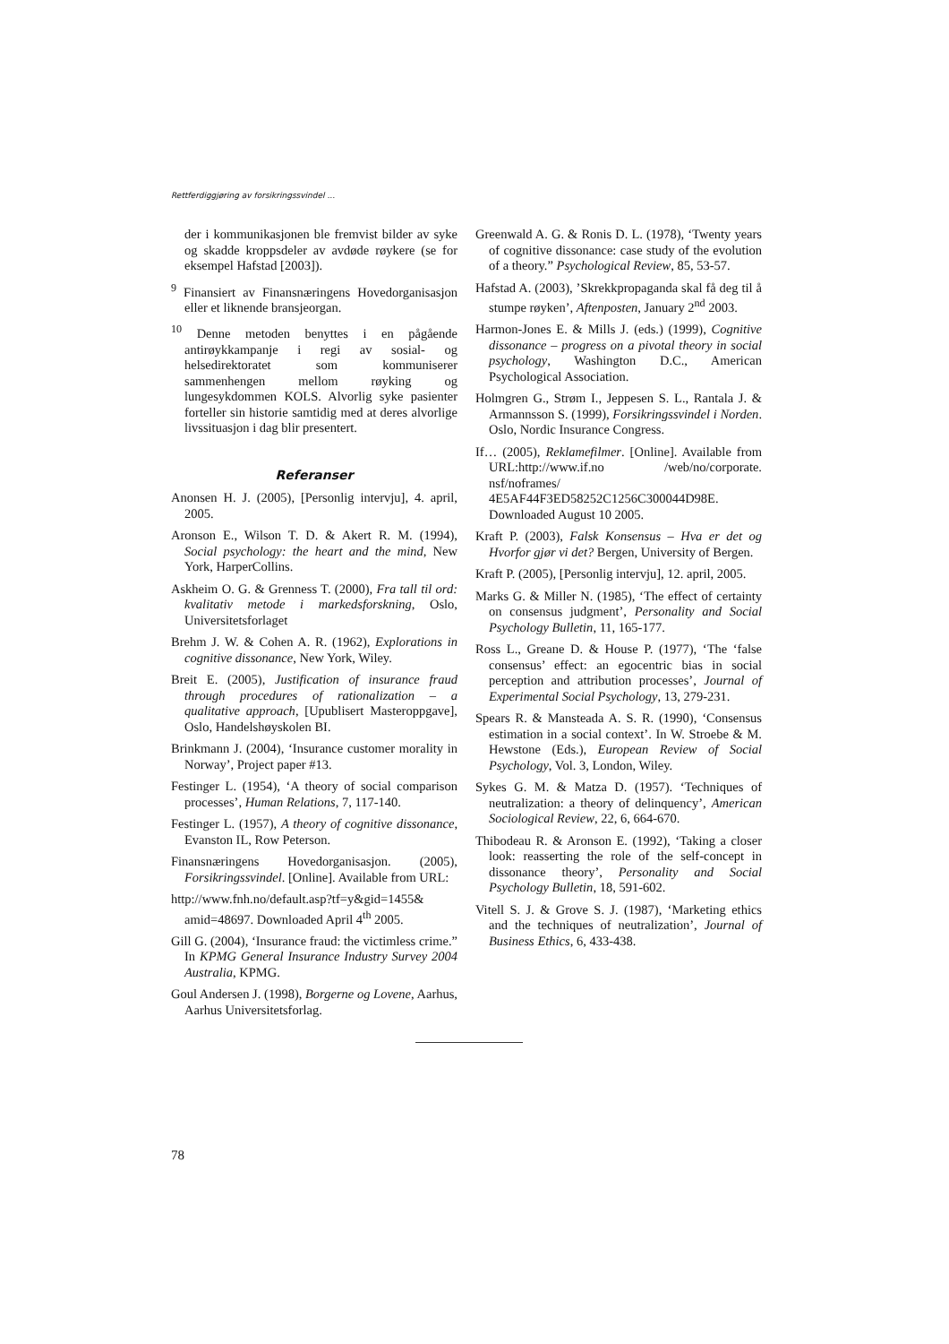Rettferdiggjøring av forsikringssvindel ...
der i kommunikasjonen ble fremvist bilder av syke og skadde kroppsdeler av avdøde røykere (se for eksempel Hafstad [2003]).
<sup>9</sup> Finansiert av Finansnæringens Hovedorganisasjon eller et liknende bransjeorgan.
<sup>10</sup> Denne metoden benyttes i en pågående antirøykkampanje i regi av sosial- og helsedirektoratet som kommuniserer sammenhengen mellom røyking og lungesykdommen KOLS. Alvorlig syke pasienter forteller sin historie samtidig med at deres alvorlige livssituasjon i dag blir presentert.
Referanser
Anonsen H. J. (2005), [Personlig intervju], 4. april, 2005.
Aronson E., Wilson T. D. & Akert R. M. (1994), Social psychology: the heart and the mind, New York, HarperCollins.
Askheim O. G. & Grenness T. (2000), Fra tall til ord: kvalitativ metode i markedsforskning, Oslo, Universitetsforlaget
Brehm J. W. & Cohen A. R. (1962), Explorations in cognitive dissonance, New York, Wiley.
Breit E. (2005), Justification of insurance fraud through procedures of rationalization – a qualitative approach, [Upublisert Masteroppgave], Oslo, Handelshøyskolen BI.
Brinkmann J. (2004), ‘Insurance customer morality in Norway’, Project paper #13.
Festinger L. (1954), ‘A theory of social comparison processes’, Human Relations, 7, 117-140.
Festinger L. (1957), A theory of cognitive dissonance, Evanston IL, Row Peterson.
Finansnæringens Hovedorganisasjon. (2005), Forsikringssvindel. [Online]. Available from URL:
http://www.fnh.no/default.asp?tf=y&gid=1455& amid=48697. Downloaded April 4<sup>th</sup> 2005.
Gill G. (2004), ‘Insurance fraud: the victimless crime.” In KPMG General Insurance Industry Survey 2004 Australia, KPMG.
Goul Andersen J. (1998), Borgerne og Lovene, Aarhus, Aarhus Universitetsforlag.
Greenwald A. G. & Ronis D. L. (1978), ‘Twenty years of cognitive dissonance: case study of the evolution of a theory.” Psychological Review, 85, 53-57.
Hafstad A. (2003), ’Skrekkpropaganda skal få deg til å stumpe røyken’, Aftenposten, January 2<sup>nd</sup> 2003.
Harmon-Jones E. & Mills J. (eds.) (1999), Cognitive dissonance – progress on a pivotal theory in social psychology, Washington D.C., American Psychological Association.
Holmgren G., Strøm I., Jeppesen S. L., Rantala J. & Armannsson S. (1999), Forsikringssvindel i Norden. Oslo, Nordic Insurance Congress.
If… (2005), Reklamefilmer. [Online]. Available from URL:http://www.if.no /web/no/corporate. nsf/noframes/ 4E5AF44F3ED58252C1256C300044D98E. Downloaded August 10 2005.
Kraft P. (2003), Falsk Konsensus – Hva er det og Hvorfor gjør vi det? Bergen, University of Bergen.
Kraft P. (2005), [Personlig intervju], 12. april, 2005.
Marks G. & Miller N. (1985), ‘The effect of certainty on consensus judgment’, Personality and Social Psychology Bulletin, 11, 165-177.
Ross L., Greane D. & House P. (1977), ‘The ‘false consensus’ effect: an egocentric bias in social perception and attribution processes’, Journal of Experimental Social Psychology, 13, 279-231.
Spears R. & Mansteada A. S. R. (1990), ‘Consensus estimation in a social context’. In W. Stroebe & M. Hewstone (Eds.), European Review of Social Psychology, Vol. 3, London, Wiley.
Sykes G. M. & Matza D. (1957). ‘Techniques of neutralization: a theory of delinquency’, American Sociological Review, 22, 6, 664-670.
Thibodeau R. & Aronson E. (1992), ‘Taking a closer look: reasserting the role of the self-concept in dissonance theory’, Personality and Social Psychology Bulletin, 18, 591-602.
Vitell S. J. & Grove S. J. (1987), ‘Marketing ethics and the techniques of neutralization’, Journal of Business Ethics, 6, 433-438.
78